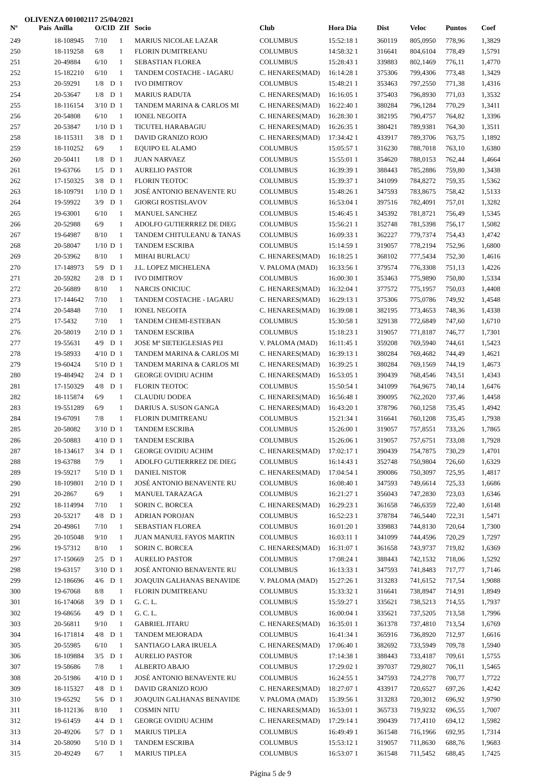OLIVENZA 001002117 25/04/2021
| Nº | Pais | Anilla | O/Cl | D | ZIf | Socio | Club | Hora Dia | Dist | Veloc | Puntos | Coef |
| --- | --- | --- | --- | --- | --- | --- | --- | --- | --- | --- | --- | --- |
| 249 | | 18-108945 | 7/10 | | 1 | MARIUS NICOLAE LAZAR | COLUMBUS | 15:52:18 1 | 360119 | 805,0950 | 778,96 | 1,3829 |
| 250 | | 18-119258 | 6/8 | | 1 | FLORIN DUMITREANU | COLUMBUS | 14:58:32 1 | 316641 | 804,6104 | 778,49 | 1,5791 |
| 251 | | 20-49884 | 6/10 | | 1 | SEBASTIAN FLOREA | COLUMBUS | 15:28:43 1 | 339883 | 802,1469 | 776,11 | 1,4770 |
| 252 | | 15-182210 | 6/10 | | 1 | TANDEM COSTACHE - IAGARU | C. HENARES(MAD) | 16:14:28 1 | 375306 | 799,4306 | 773,48 | 1,3429 |
| 253 | | 20-59291 | 1/8 | D | 1 | IVO DIMITROV | COLUMBUS | 15:48:21 1 | 353463 | 797,2550 | 771,38 | 1,4316 |
| 254 | | 20-53647 | 1/8 | D | 1 | MARIUS RADUTA | C. HENARES(MAD) | 16:16:05 1 | 375403 | 796,8930 | 771,03 | 1,3532 |
| 255 | | 18-116154 | 3/10 | D | 1 | TANDEM MARINA & CARLOS MI | C. HENARES(MAD) | 16:22:40 1 | 380284 | 796,1284 | 770,29 | 1,3411 |
| 256 | | 20-54808 | 6/10 | | 1 | IONEL NEGOITA | C. HENARES(MAD) | 16:28:30 1 | 382195 | 790,4757 | 764,82 | 1,3396 |
| 257 | | 20-53847 | 1/10 | D | 1 | TICUTEL HARABAGIU | C. HENARES(MAD) | 16:26:35 1 | 380421 | 789,9381 | 764,30 | 1,3511 |
| 258 | | 18-115311 | 3/8 | D | 1 | DAVID GRANIZO ROJO | C. HENARES(MAD) | 17:34:42 1 | 433917 | 789,3706 | 763,75 | 1,1892 |
| 259 | | 18-110252 | 6/9 | | 1 | EQUIPO EL ALAMO | COLUMBUS | 15:05:57 1 | 316230 | 788,7018 | 763,10 | 1,6380 |
| 260 | | 20-50411 | 1/8 | D | 1 | JUAN NARVAEZ | COLUMBUS | 15:55:01 1 | 354620 | 788,0153 | 762,44 | 1,4664 |
| 261 | | 19-63766 | 1/5 | D | 1 | AURELIO PASTOR | COLUMBUS | 16:39:39 1 | 388443 | 785,2886 | 759,80 | 1,3438 |
| 262 | | 17-150325 | 3/8 | D | 1 | FLORIN TEOTOC | COLUMBUS | 15:39:37 1 | 341099 | 784,8272 | 759,35 | 1,5362 |
| 263 | | 18-109791 | 1/10 | D | 1 | JOSÉ ANTONIO BENAVENTE RU | COLUMBUS | 15:48:26 1 | 347593 | 783,8675 | 758,42 | 1,5133 |
| 264 | | 19-59922 | 3/9 | D | 1 | GIORGI ROSTISLAVOV | COLUMBUS | 16:53:04 1 | 397516 | 782,4091 | 757,01 | 1,3282 |
| 265 | | 19-63001 | 6/10 | | 1 | MANUEL SANCHEZ | COLUMBUS | 15:46:45 1 | 345392 | 781,8721 | 756,49 | 1,5345 |
| 266 | | 20-52988 | 6/9 | | 1 | ADOLFO GUTIERRREZ DE DIEG | COLUMBUS | 15:56:21 1 | 352748 | 781,5398 | 756,17 | 1,5082 |
| 267 | | 19-64987 | 8/10 | | 1 | TANDEM CHITULEANU & TANAS | COLUMBUS | 16:09:33 1 | 362227 | 779,7374 | 754,43 | 1,4742 |
| 268 | | 20-58047 | 1/10 | D | 1 | TANDEM ESCRIBA | COLUMBUS | 15:14:59 1 | 319057 | 778,2194 | 752,96 | 1,6800 |
| 269 | | 20-53962 | 8/10 | | 1 | MIHAI BURLACU | C. HENARES(MAD) | 16:18:25 1 | 368102 | 777,5434 | 752,30 | 1,4616 |
| 270 | | 17-148973 | 5/9 | D | 1 | J.L. LOPEZ MICHELENA | V. PALOMA (MAD) | 16:33:56 1 | 379574 | 776,3308 | 751,13 | 1,4226 |
| 271 | | 20-59282 | 2/8 | D | 1 | IVO DIMITROV | COLUMBUS | 16:00:30 1 | 353463 | 775,9890 | 750,80 | 1,5334 |
| 272 | | 20-56889 | 8/10 | | 1 | NARCIS ONICIUC | C. HENARES(MAD) | 16:32:04 1 | 377572 | 775,1957 | 750,03 | 1,4408 |
| 273 | | 17-144642 | 7/10 | | 1 | TANDEM COSTACHE - IAGARU | C. HENARES(MAD) | 16:29:13 1 | 375306 | 775,0786 | 749,92 | 1,4548 |
| 274 | | 20-54848 | 7/10 | | 1 | IONEL NEGOITA | C. HENARES(MAD) | 16:39:08 1 | 382195 | 773,4653 | 748,36 | 1,4338 |
| 275 | | 17-5432 | 7/10 | | 1 | TANDEM CHEMI-ESTEBAN | COLUMBUS | 15:30:58 1 | 329138 | 772,6849 | 747,60 | 1,6710 |
| 276 | | 20-58019 | 2/10 | D | 1 | TANDEM ESCRIBA | COLUMBUS | 15:18:23 1 | 319057 | 771,8187 | 746,77 | 1,7301 |
| 277 | | 19-55631 | 4/9 | D | 1 | JOSE Mª SIETEIGLESIAS PEI | V. PALOMA (MAD) | 16:11:45 1 | 359208 | 769,5940 | 744,61 | 1,5423 |
| 278 | | 19-58933 | 4/10 | D | 1 | TANDEM MARINA & CARLOS MI | C. HENARES(MAD) | 16:39:13 1 | 380284 | 769,4682 | 744,49 | 1,4621 |
| 279 | | 19-60424 | 5/10 | D | 1 | TANDEM MARINA & CARLOS MI | C. HENARES(MAD) | 16:39:25 1 | 380284 | 769,1569 | 744,19 | 1,4673 |
| 280 | | 19-484942 | 2/4 | D | 1 | GEORGE OVIDIU ACHIM | C. HENARES(MAD) | 16:53:05 1 | 390439 | 768,4546 | 743,51 | 1,4343 |
| 281 | | 17-150329 | 4/8 | D | 1 | FLORIN TEOTOC | COLUMBUS | 15:50:54 1 | 341099 | 764,9675 | 740,14 | 1,6476 |
| 282 | | 18-115874 | 6/9 | | 1 | CLAUDIU DODEA | C. HENARES(MAD) | 16:56:48 1 | 390095 | 762,2020 | 737,46 | 1,4458 |
| 283 | | 19-551289 | 6/9 | | 1 | DARIUS A. SUSON GANGA | C. HENARES(MAD) | 16:43:20 1 | 378796 | 760,1258 | 735,45 | 1,4942 |
| 284 | | 19-67091 | 7/8 | | 1 | FLORIN DUMITREANU | COLUMBUS | 15:21:34 1 | 316641 | 760,1208 | 735,45 | 1,7938 |
| 285 | | 20-58082 | 3/10 | D | 1 | TANDEM ESCRIBA | COLUMBUS | 15:26:00 1 | 319057 | 757,8551 | 733,26 | 1,7865 |
| 286 | | 20-50883 | 4/10 | D | 1 | TANDEM ESCRIBA | COLUMBUS | 15:26:06 1 | 319057 | 757,6751 | 733,08 | 1,7928 |
| 287 | | 18-134617 | 3/4 | D | 1 | GEORGE OVIDIU ACHIM | C. HENARES(MAD) | 17:02:17 1 | 390439 | 754,7875 | 730,29 | 1,4701 |
| 288 | | 19-63788 | 7/9 | | 1 | ADOLFO GUTIERRREZ DE DIEG | COLUMBUS | 16:14:43 1 | 352748 | 750,9804 | 726,60 | 1,6329 |
| 289 | | 19-59217 | 5/10 | D | 1 | DANIEL NISTOR | C. HENARES(MAD) | 17:04:54 1 | 390086 | 750,3097 | 725,95 | 1,4817 |
| 290 | | 18-109801 | 2/10 | D | 1 | JOSÉ ANTONIO BENAVENTE RU | COLUMBUS | 16:08:40 1 | 347593 | 749,6614 | 725,33 | 1,6686 |
| 291 | | 20-2867 | 6/9 | | 1 | MANUEL TARAZAGA | COLUMBUS | 16:21:27 1 | 356043 | 747,2830 | 723,03 | 1,6346 |
| 292 | | 18-114994 | 7/10 | | 1 | SORIN C. BORCEA | C. HENARES(MAD) | 16:29:23 1 | 361658 | 746,6359 | 722,40 | 1,6148 |
| 293 | | 20-53217 | 4/8 | D | 1 | ADRIAN POROJAN | COLUMBUS | 16:52:23 1 | 378784 | 746,5440 | 722,31 | 1,5471 |
| 294 | | 20-49861 | 7/10 | | 1 | SEBASTIAN FLOREA | COLUMBUS | 16:01:20 1 | 339883 | 744,8130 | 720,64 | 1,7300 |
| 295 | | 20-105048 | 9/10 | | 1 | JUAN MANUEL FAYOS MARTIN | COLUMBUS | 16:03:11 1 | 341099 | 744,4596 | 720,29 | 1,7297 |
| 296 | | 19-57312 | 8/10 | | 1 | SORIN C. BORCEA | C. HENARES(MAD) | 16:31:07 1 | 361658 | 743,9737 | 719,82 | 1,6369 |
| 297 | | 17-150669 | 2/5 | D | 1 | AURELIO PASTOR | COLUMBUS | 17:08:24 1 | 388443 | 742,1532 | 718,06 | 1,5292 |
| 298 | | 19-63157 | 3/10 | D | 1 | JOSÉ ANTONIO BENAVENTE RU | COLUMBUS | 16:13:33 1 | 347593 | 741,8483 | 717,77 | 1,7146 |
| 299 | | 12-186696 | 4/6 | D | 1 | JOAQUIN GALHANAS BENAVIDE | V. PALOMA (MAD) | 15:27:26 1 | 313283 | 741,6152 | 717,54 | 1,9088 |
| 300 | | 19-67068 | 8/8 | | 1 | FLORIN DUMITREANU | COLUMBUS | 15:33:32 1 | 316641 | 738,8947 | 714,91 | 1,8949 |
| 301 | | 16-174068 | 3/9 | D | 1 | G. C. L. | COLUMBUS | 15:59:27 1 | 335621 | 738,5213 | 714,55 | 1,7937 |
| 302 | | 19-68656 | 4/9 | D | 1 | G. C. L. | COLUMBUS | 16:00:04 1 | 335621 | 737,5205 | 713,58 | 1,7996 |
| 303 | | 20-56811 | 9/10 | | 1 | GABRIEL JITARU | C. HENARES(MAD) | 16:35:01 1 | 361378 | 737,4810 | 713,54 | 1,6769 |
| 304 | | 16-171814 | 4/8 | D | 1 | TANDEM MEJORADA | COLUMBUS | 16:41:34 1 | 365916 | 736,8920 | 712,97 | 1,6616 |
| 305 | | 20-55985 | 6/10 | | 1 | SANTIAGO LARA IRUELA | C. HENARES(MAD) | 17:06:40 1 | 382692 | 733,5949 | 709,78 | 1,5940 |
| 306 | | 18-109884 | 3/5 | D | 1 | AURELIO PASTOR | COLUMBUS | 17:14:38 1 | 388443 | 733,4187 | 709,61 | 1,5755 |
| 307 | | 19-58686 | 7/8 | | 1 | ALBERTO ABAJO | COLUMBUS | 17:29:02 1 | 397037 | 729,8027 | 706,11 | 1,5465 |
| 308 | | 20-51986 | 4/10 | D | 1 | JOSÉ ANTONIO BENAVENTE RU | COLUMBUS | 16:24:55 1 | 347593 | 724,2778 | 700,77 | 1,7722 |
| 309 | | 18-115327 | 4/8 | D | 1 | DAVID GRANIZO ROJO | C. HENARES(MAD) | 18:27:07 1 | 433917 | 720,6527 | 697,26 | 1,4242 |
| 310 | | 19-65292 | 5/6 | D | 1 | JOAQUIN GALHANAS BENAVIDE | V. PALOMA (MAD) | 15:39:56 1 | 313283 | 720,3012 | 696,92 | 1,9790 |
| 311 | | 18-112136 | 8/10 | | 1 | COSMIN NITU | C. HENARES(MAD) | 16:53:01 1 | 365733 | 719,9232 | 696,55 | 1,7007 |
| 312 | | 19-61459 | 4/4 | D | 1 | GEORGE OVIDIU ACHIM | C. HENARES(MAD) | 17:29:14 1 | 390439 | 717,4110 | 694,12 | 1,5982 |
| 313 | | 20-49206 | 5/7 | D | 1 | MARIUS TIPLEA | COLUMBUS | 16:49:49 1 | 361548 | 716,1966 | 692,95 | 1,7314 |
| 314 | | 20-58090 | 5/10 | D | 1 | TANDEM ESCRIBA | COLUMBUS | 15:53:12 1 | 319057 | 711,8630 | 688,76 | 1,9683 |
| 315 | | 20-49249 | 6/7 | | 1 | MARIUS TIPLEA | COLUMBUS | 16:53:07 1 | 361548 | 711,5452 | 688,45 | 1,7425 |
Página 5 de 9